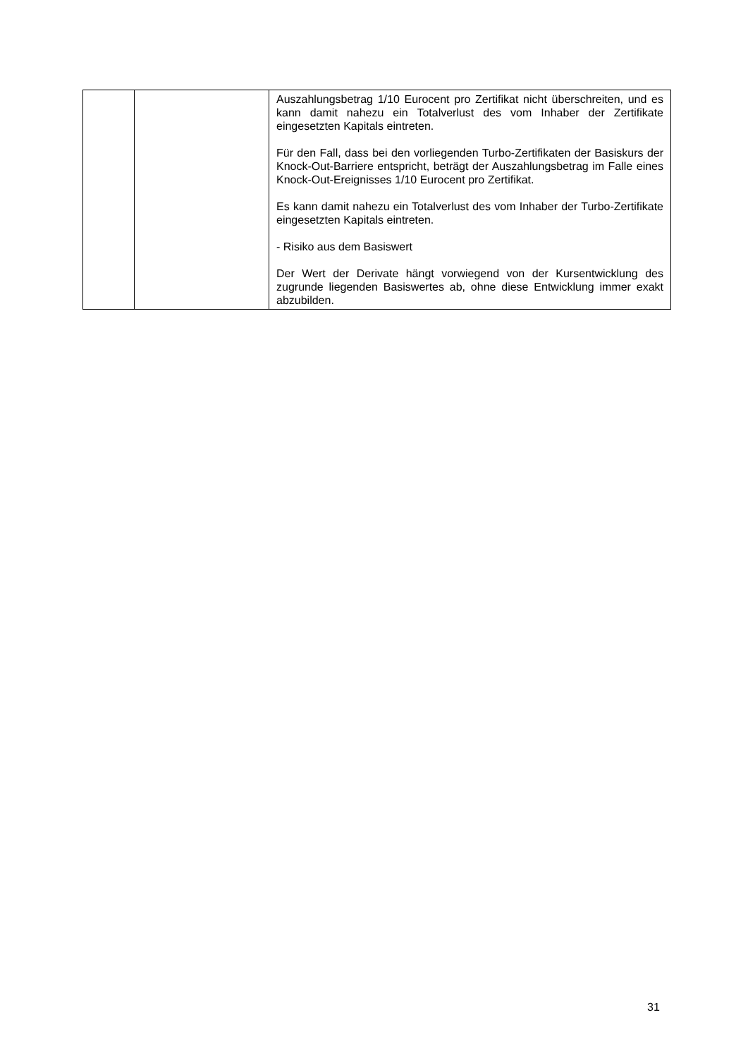| | | Auszahlungsbetrag 1/10 Eurocent pro Zertifikat nicht überschreiten, und es kann damit nahezu ein Totalverlust des vom Inhaber der Zertifikate eingesetzten Kapitals eintreten. Für den Fall, dass bei den vorliegenden Turbo-Zertifikaten der Basiskurs der Knock-Out-Barriere entspricht, beträgt der Auszahlungsbetrag im Falle eines Knock-Out-Ereignisses 1/10 Eurocent pro Zertifikat. Es kann damit nahezu ein Totalverlust des vom Inhaber der Turbo-Zertifikate eingesetzten Kapitals eintreten. - Risiko aus dem Basiswert Der Wert der Derivate hängt vorwiegend von der Kursentwicklung des zugrunde liegenden Basiswertes ab, ohne diese Entwicklung immer exakt abzubilden. |
31